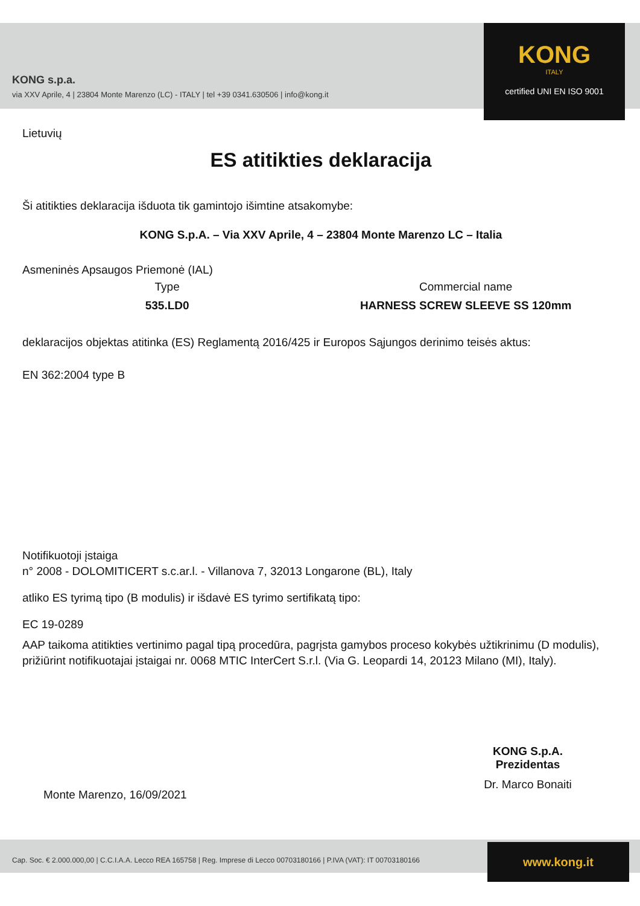KONG s.p.a.
via XXV Aprile, 4 | 23804 Monte Marenzo (LC) - ITALY | tel +39 0341.630506 | info@kong.it
KONG
ITALY
certified UNI EN ISO 9001
Lietuvių
ES atitikties deklaracija
Ši atitikties deklaracija išduota tik gamintojo išimtine atsakomybe:
KONG S.p.A. – Via XXV Aprile, 4 – 23804 Monte Marenzo LC – Italia
Asmeninės Apsaugos Priemonė (IAL)
Type
535.LD0
Commercial name
HARNESS SCREW SLEEVE SS 120mm
deklaracijos objektas atitinka (ES) Reglamentą 2016/425 ir Europos Sąjungos derinimo teisės aktus:
EN 362:2004 type B
Notifikuotoji įstaiga
n° 2008 - DOLOMITICERT s.c.ar.l. - Villanova 7, 32013 Longarone (BL), Italy
atliko ES tyrimą tipo (B modulis) ir išdavė ES tyrimo sertifikatą tipo:
EC 19-0289
AAP taikoma atitikties vertinimo pagal tipą procedūra, pagrįsta gamybos proceso kokybės užtikrinimu (D modulis), prižiūrint notifikuotajai įstaigai nr. 0068 MTIC InterCert S.r.l. (Via G. Leopardi 14, 20123 Milano (MI), Italy).
KONG S.p.A.
Prezidentas
Dr. Marco Bonaiti
Monte Marenzo, 16/09/2021
Cap. Soc. € 2.000.000,00 | C.C.I.A.A. Lecco REA 165758 | Reg. Imprese di Lecco 00703180166 | P.IVA (VAT): IT 00703180166
www.kong.it